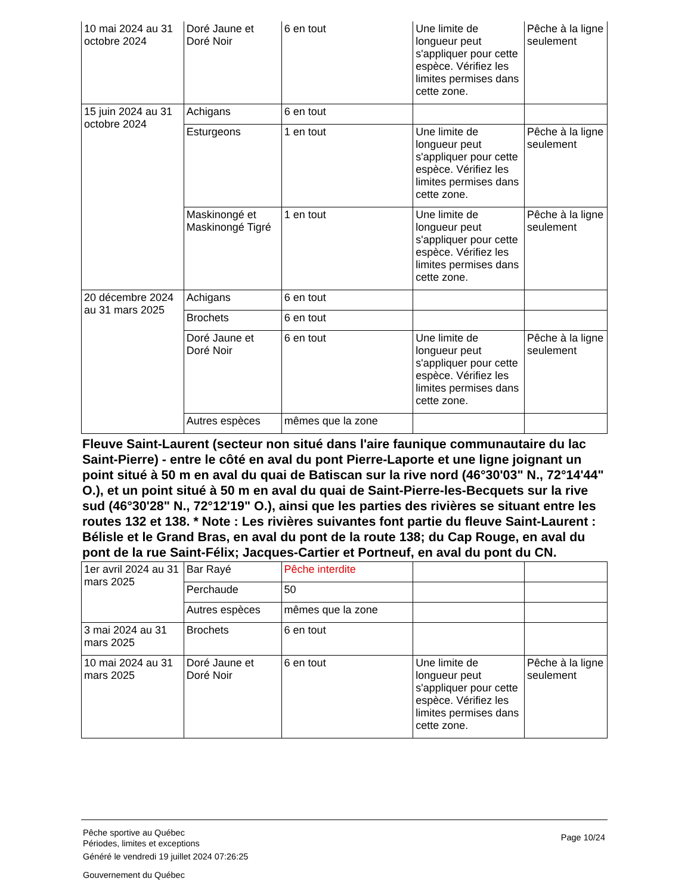| 10 mai 2024 au 31 octobre 2024 | Doré Jaune et Doré Noir | 6 en tout | Une limite de longueur peut s'appliquer pour cette espèce. Vérifiez les limites permises dans cette zone. | Pêche à la ligne seulement |
| 15 juin 2024 au 31 octobre 2024 | Achigans | 6 en tout | | |
| | Esturgeons | 1 en tout | Une limite de longueur peut s'appliquer pour cette espèce. Vérifiez les limites permises dans cette zone. | Pêche à la ligne seulement |
| | Maskinongé et Maskinongé Tigré | 1 en tout | Une limite de longueur peut s'appliquer pour cette espèce. Vérifiez les limites permises dans cette zone. | Pêche à la ligne seulement |
| 20 décembre 2024 au 31 mars 2025 | Achigans | 6 en tout | | |
| | Brochets | 6 en tout | | |
| | Doré Jaune et Doré Noir | 6 en tout | Une limite de longueur peut s'appliquer pour cette espèce. Vérifiez les limites permises dans cette zone. | Pêche à la ligne seulement |
| | Autres espèces | mêmes que la zone | | |
Fleuve Saint-Laurent (secteur non situé dans l'aire faunique communautaire du lac Saint-Pierre) - entre le côté en aval du pont Pierre-Laporte et une ligne joignant un point situé à 50 m en aval du quai de Batiscan sur la rive nord (46°30'03" N., 72°14'44" O.), et un point situé à 50 m en aval du quai de Saint-Pierre-les-Becquets sur la rive sud (46°30'28" N., 72°12'19" O.), ainsi que les parties des rivières se situant entre les routes 132 et 138. * Note : Les rivières suivantes font partie du fleuve Saint-Laurent : Bélisle et le Grand Bras, en aval du pont de la route 138; du Cap Rouge, en aval du pont de la rue Saint-Félix; Jacques-Cartier et Portneuf, en aval du pont du CN.
| 1er avril 2024 au 31 mars 2025 | Bar Rayé | Pêche interdite | | |
| | Perchaude | 50 | | |
| | Autres espèces | mêmes que la zone | | |
| 3 mai 2024 au 31 mars 2025 | Brochets | 6 en tout | | |
| 10 mai 2024 au 31 mars 2025 | Doré Jaune et Doré Noir | 6 en tout | Une limite de longueur peut s'appliquer pour cette espèce. Vérifiez les limites permises dans cette zone. | Pêche à la ligne seulement |
Page 10/24
Pêche sportive au Québec
Périodes, limites et exceptions
Généré le vendredi 19 juillet 2024 07:26:25
Gouvernement du Québec